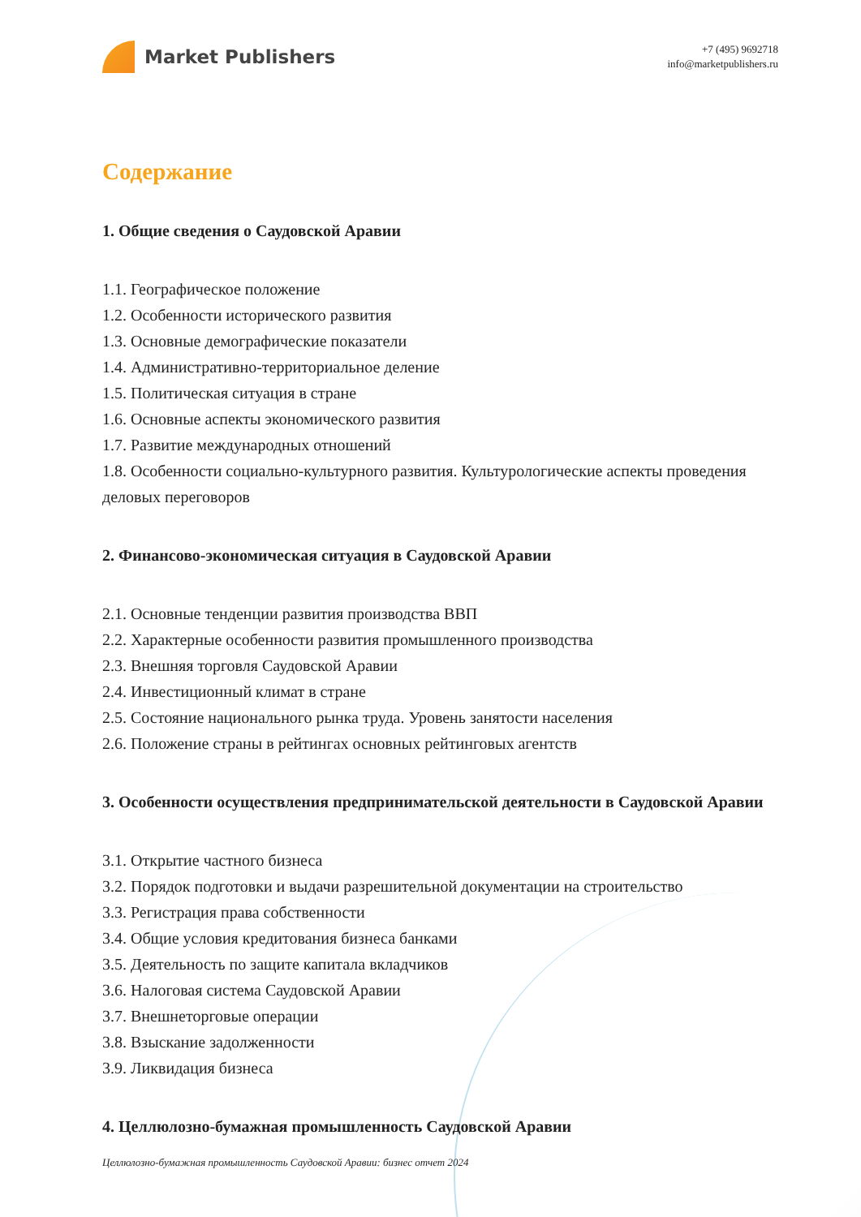Market Publishers
+7 (495) 9692718
info@marketpublishers.ru
Содержание
1. Общие сведения о Саудовской Аравии
1.1. Географическое положение
1.2. Особенности исторического развития
1.3. Основные демографические показатели
1.4. Административно-территориальное деление
1.5. Политическая ситуация в стране
1.6. Основные аспекты экономического развития
1.7. Развитие международных отношений
1.8. Особенности социально-культурного развития. Культурологические аспекты проведения деловых переговоров
2. Финансово-экономическая ситуация в Саудовской Аравии
2.1. Основные тенденции развития производства ВВП
2.2. Характерные особенности развития промышленного производства
2.3. Внешняя торговля Саудовской Аравии
2.4. Инвестиционный климат в стране
2.5. Состояние национального рынка труда. Уровень занятости населения
2.6. Положение страны в рейтингах основных рейтинговых агентств
3. Особенности осуществления предпринимательской деятельности в Саудовской Аравии
3.1. Открытие частного бизнеса
3.2. Порядок подготовки и выдачи разрешительной документации на строительство
3.3. Регистрация права собственности
3.4. Общие условия кредитования бизнеса банками
3.5. Деятельность по защите капитала вкладчиков
3.6. Налоговая система Саудовской Аравии
3.7. Внешнеторговые операции
3.8. Взыскание задолженности
3.9. Ликвидация бизнеса
4. Целлюлозно-бумажная промышленность Саудовской Аравии
Целлюлозно-бумажная промышленность Саудовской Аравии: бизнес отчет 2024